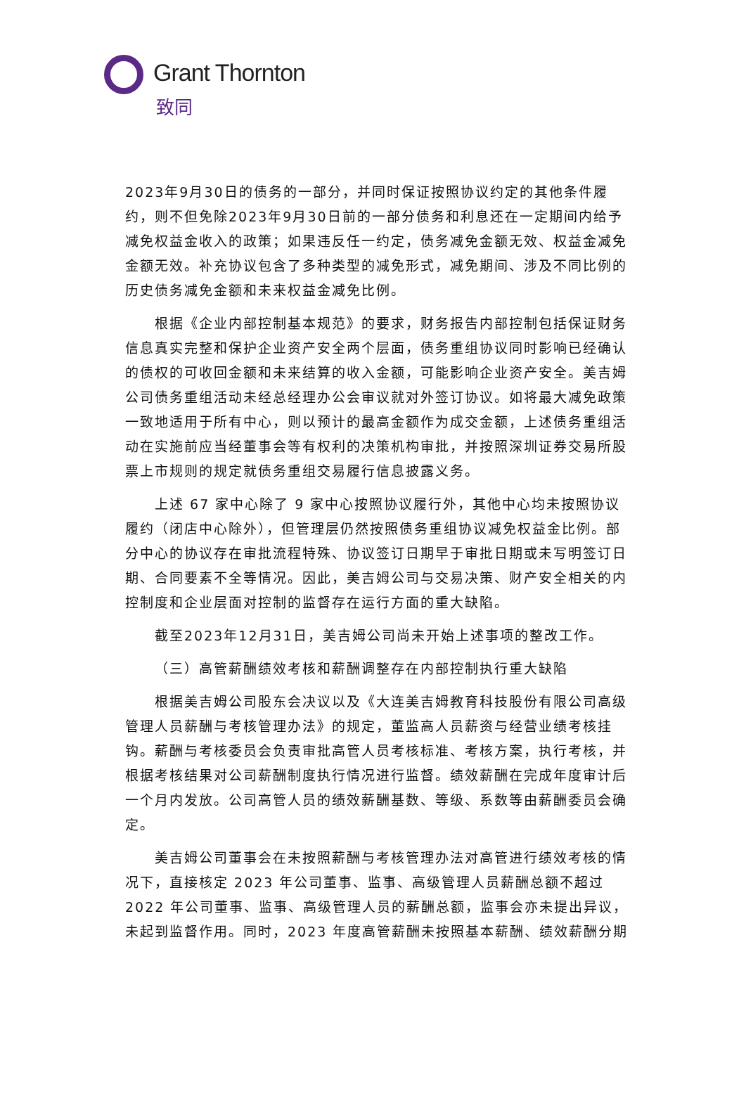Grant Thornton
致同
2023年9月30日的债务的一部分，并同时保证按照协议约定的其他条件履约，则不但免除2023年9月30日前的一部分债务和利息还在一定期间内给予减免权益金收入的政策；如果违反任一约定，债务减免金额无效、权益金减免金额无效。补充协议包含了多种类型的减免形式，减免期间、涉及不同比例的历史债务减免金额和未来权益金减免比例。
根据《企业内部控制基本规范》的要求，财务报告内部控制包括保证财务信息真实完整和保护企业资产安全两个层面，债务重组协议同时影响已经确认的债权的可收回金额和未来结算的收入金额，可能影响企业资产安全。美吉姆公司债务重组活动未经总经理办公会审议就对外签订协议。如将最大减免政策一致地适用于所有中心，则以预计的最高金额作为成交金额，上述债务重组活动在实施前应当经董事会等有权利的决策机构审批，并按照深圳证券交易所股票上市规则的规定就债务重组交易履行信息披露义务。
上述 67 家中心除了 9 家中心按照协议履行外，其他中心均未按照协议履约（闭店中心除外），但管理层仍然按照债务重组协议减免权益金比例。部分中心的协议存在审批流程特殊、协议签订日期早于审批日期或未写明签订日期、合同要素不全等情况。因此，美吉姆公司与交易决策、财产安全相关的内控制度和企业层面对控制的监督存在运行方面的重大缺陷。
截至2023年12月31日，美吉姆公司尚未开始上述事项的整改工作。
（三）高管薪酬绩效考核和薪酬调整存在内部控制执行重大缺陷
根据美吉姆公司股东会决议以及《大连美吉姆教育科技股份有限公司高级管理人员薪酬与考核管理办法》的规定，董监高人员薪资与经营业绩考核挂钩。薪酬与考核委员会负责审批高管人员考核标准、考核方案，执行考核，并根据考核结果对公司薪酬制度执行情况进行监督。绩效薪酬在完成年度审计后一个月内发放。公司高管人员的绩效薪酬基数、等级、系数等由薪酬委员会确定。
美吉姆公司董事会在未按照薪酬与考核管理办法对高管进行绩效考核的情况下，直接核定 2023 年公司董事、监事、高级管理人员薪酬总额不超过 2022 年公司董事、监事、高级管理人员的薪酬总额，监事会亦未提出异议，未起到监督作用。同时，2023 年度高管薪酬未按照基本薪酬、绩效薪酬分期